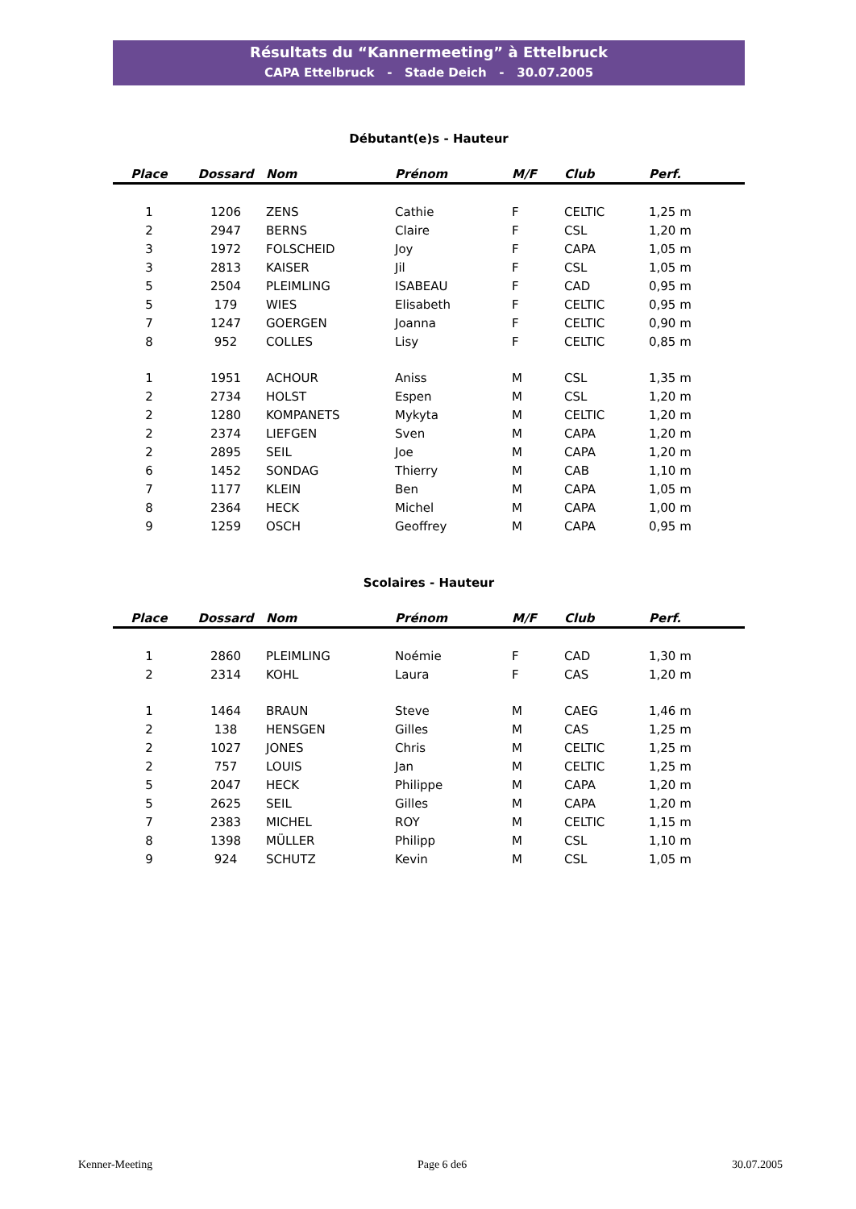Résultats du “Kannermeeting” à Ettelbruck
CAPA Ettelbruck - Stade Deich - 30.07.2005
Débutant(e)s - Hauteur
| Place | Dossard | Nom | Prénom | M/F | Club | Perf. |
| --- | --- | --- | --- | --- | --- | --- |
| 1 | 1206 | ZENS | Cathie | F | CELTIC | 1,25 m |
| 2 | 2947 | BERNS | Claire | F | CSL | 1,20 m |
| 3 | 1972 | FOLSCHEID | Joy | F | CAPA | 1,05 m |
| 3 | 2813 | KAISER | Jil | F | CSL | 1,05 m |
| 5 | 2504 | PLEIMLING | ISABEAU | F | CAD | 0,95 m |
| 5 | 179 | WIES | Elisabeth | F | CELTIC | 0,95 m |
| 7 | 1247 | GOERGEN | Joanna | F | CELTIC | 0,90 m |
| 8 | 952 | COLLES | Lisy | F | CELTIC | 0,85 m |
| 1 | 1951 | ACHOUR | Aniss | M | CSL | 1,35 m |
| 2 | 2734 | HOLST | Espen | M | CSL | 1,20 m |
| 2 | 1280 | KOMPANETS | Mykyta | M | CELTIC | 1,20 m |
| 2 | 2374 | LIEFGEN | Sven | M | CAPA | 1,20 m |
| 2 | 2895 | SEIL | Joe | M | CAPA | 1,20 m |
| 6 | 1452 | SONDAG | Thierry | M | CAB | 1,10 m |
| 7 | 1177 | KLEIN | Ben | M | CAPA | 1,05 m |
| 8 | 2364 | HECK | Michel | M | CAPA | 1,00 m |
| 9 | 1259 | OSCH | Geoffrey | M | CAPA | 0,95 m |
Scolaires - Hauteur
| Place | Dossard | Nom | Prénom | M/F | Club | Perf. |
| --- | --- | --- | --- | --- | --- | --- |
| 1 | 2860 | PLEIMLING | Noémie | F | CAD | 1,30 m |
| 2 | 2314 | KOHL | Laura | F | CAS | 1,20 m |
| 1 | 1464 | BRAUN | Steve | M | CAEG | 1,46 m |
| 2 | 138 | HENSGEN | Gilles | M | CAS | 1,25 m |
| 2 | 1027 | JONES | Chris | M | CELTIC | 1,25 m |
| 2 | 757 | LOUIS | Jan | M | CELTIC | 1,25 m |
| 5 | 2047 | HECK | Philippe | M | CAPA | 1,20 m |
| 5 | 2625 | SEIL | Gilles | M | CAPA | 1,20 m |
| 7 | 2383 | MICHEL | ROY | M | CELTIC | 1,15 m |
| 8 | 1398 | MÜLLER | Philipp | M | CSL | 1,10 m |
| 9 | 924 | SCHUTZ | Kevin | M | CSL | 1,05 m |
Kenner-Meeting Page 6 de6 30.07.2005